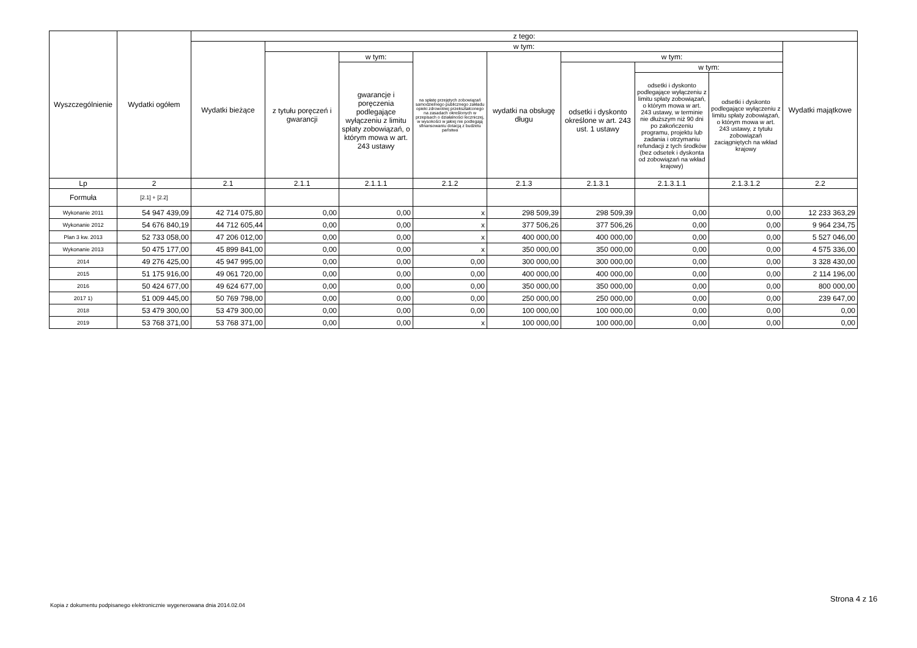| Wyszczególnienie | Wydatki ogółem | z tego: | | | | | | | | |
| --- | --- | --- | --- | --- | --- | --- | --- | --- | --- | --- |
| | | Wydatki bieżące | w tym: | | | | | | | Wydatki majątkowe |
| | | | z tytułu poręczeń i gwarancji | w tym: | na spłatę przejętych zobowiązań samodzielnego publicznego zakładu opieki zdrowotnej przekształconego na zasadach określonych w przepisach o działalności leczniczej, w wysokości w jakiej nie podlegają sfinansowaniu dotacją z budżetu państwa | wydatki na obsługę długu | w tym: | | | |
| | | | | gwarancje i poręczenia podlegające wyłączeniu z limitu spłaty zobowiązań, o którym mowa w art. 243 ustawy | | | odsetki i dyskonto określone w art. 243 ust. 1 ustawy | w tym: | | |
| | | | | | | | | odsetki i dyskonto podlegające wyłączeniu z limitu spłaty zobowiązań, o którym mowa w art. 243 ustawy, w terminie nie dłuższym niż 90 dni po zakończeniu programu, projektu lub zadania i otrzymaniu refundacji z tych środków (bez odsetek i dyskonta od zobowiązań na wkład krajowy) | odsetki i dyskonto podlegające wyłączeniu z limitu spłaty zobowiązań, o którym mowa w art. 243 ustawy, z tytułu zobowiązań zaciągniętych na wkład krajowy | |
| Lp | 2 | 2.1 | 2.1.1 | 2.1.1.1 | 2.1.2 | 2.1.3 | 2.1.3.1 | 2.1.3.1.1 | 2.1.3.1.2 | 2.2 |
| Formuła | [2.1] + [2.2] | | | | | | | | | |
| Wykonanie 2011 | 54 947 439,09 | 42 714 075,80 | 0,00 | 0,00 | x | 298 509,39 | 298 509,39 | 0,00 | 0,00 | 12 233 363,29 |
| Wykonanie 2012 | 54 676 840,19 | 44 712 605,44 | 0,00 | 0,00 | x | 377 506,26 | 377 506,26 | 0,00 | 0,00 | 9 964 234,75 |
| Plan 3 kw. 2013 | 52 733 058,00 | 47 206 012,00 | 0,00 | 0,00 | x | 400 000,00 | 400 000,00 | 0,00 | 0,00 | 5 527 046,00 |
| Wykonanie 2013 | 50 475 177,00 | 45 899 841,00 | 0,00 | 0,00 | x | 350 000,00 | 350 000,00 | 0,00 | 0,00 | 4 575 336,00 |
| 2014 | 49 276 425,00 | 45 947 995,00 | 0,00 | 0,00 | 0,00 | 300 000,00 | 300 000,00 | 0,00 | 0,00 | 3 328 430,00 |
| 2015 | 51 175 916,00 | 49 061 720,00 | 0,00 | 0,00 | 0,00 | 400 000,00 | 400 000,00 | 0,00 | 0,00 | 2 114 196,00 |
| 2016 | 50 424 677,00 | 49 624 677,00 | 0,00 | 0,00 | 0,00 | 350 000,00 | 350 000,00 | 0,00 | 0,00 | 800 000,00 |
| 2017 1) | 51 009 445,00 | 50 769 798,00 | 0,00 | 0,00 | 0,00 | 250 000,00 | 250 000,00 | 0,00 | 0,00 | 239 647,00 |
| 2018 | 53 479 300,00 | 53 479 300,00 | 0,00 | 0,00 | 0,00 | 100 000,00 | 100 000,00 | 0,00 | 0,00 | 0,00 |
| 2019 | 53 768 371,00 | 53 768 371,00 | 0,00 | 0,00 | x | 100 000,00 | 100 000,00 | 0,00 | 0,00 | 0,00 |
Strona 4 z 16
Kopia z dokumentu podpisanego elektronicznie wygenerowana dnia 2014.02.04